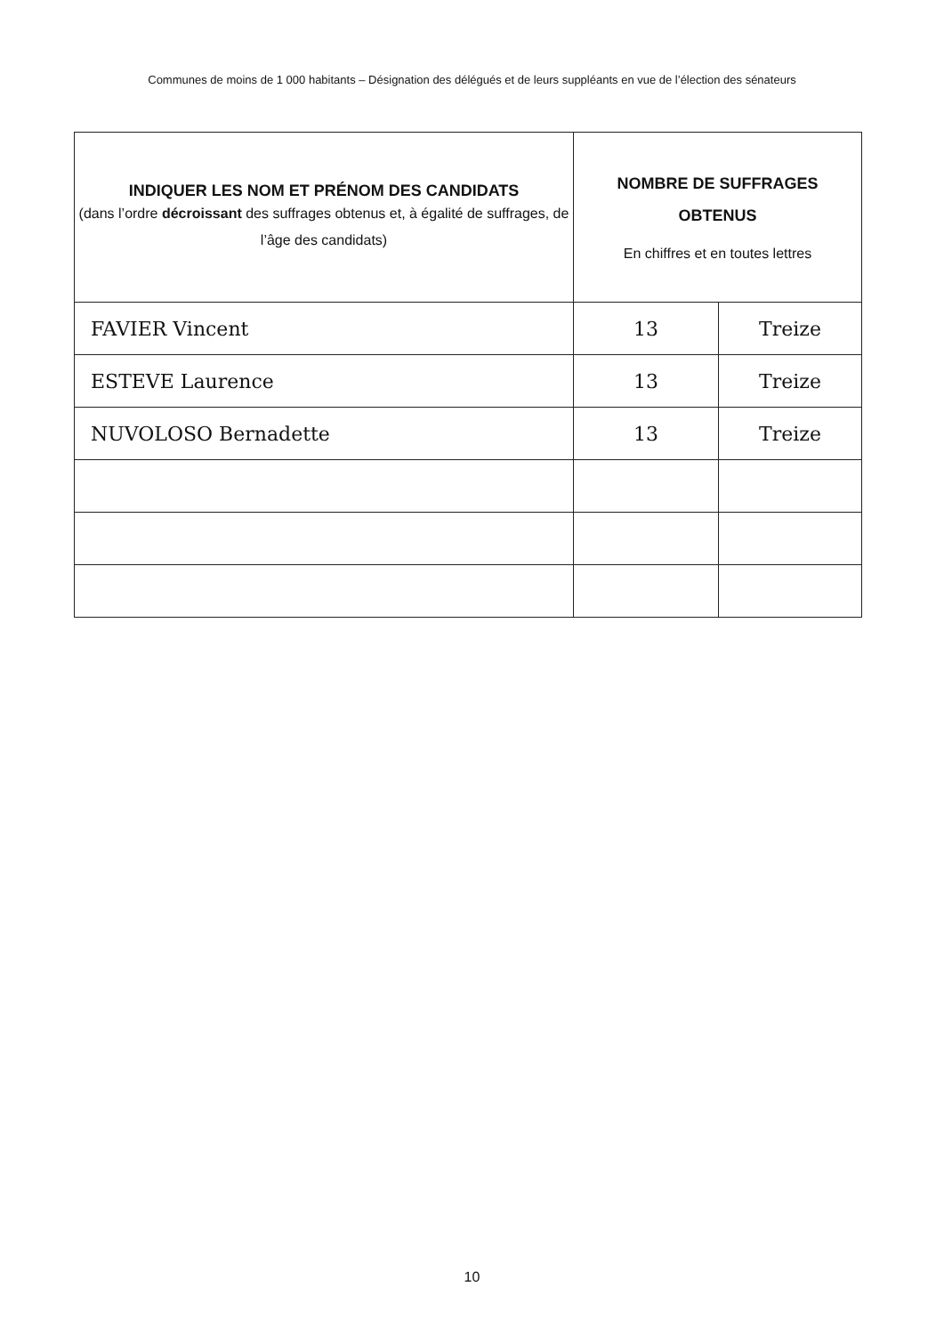Communes de moins de 1 000 habitants – Désignation des délégués et de leurs suppléants en vue de l’élection des sénateurs
| INDIQUER LES NOM ET PRÉNOM DES CANDIDATS (dans l’ordre décroissant des suffrages obtenus et, à égalité de suffrages, de l’âge des candidats) | NOMBRE DE SUFFRAGES OBTENUS En chiffres et en toutes lettres | |
| --- | --- | --- |
| FAVIER Vincent | 13 | Treize |
| ESTEVE Laurence | 13 | Treize |
| NUVOLOSO Bernadette | 13 | Treize |
10